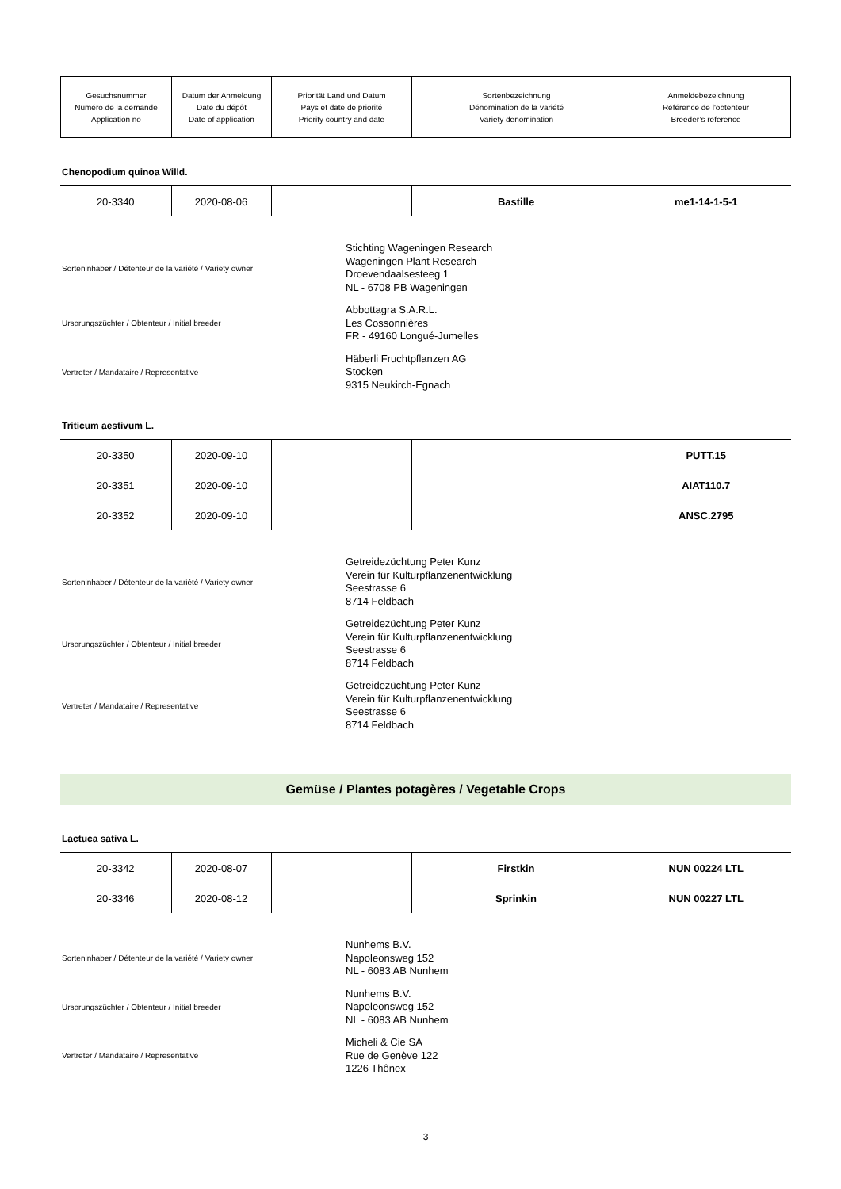| Gesuchsnummer Numéro de la demande Application no | Datum der Anmeldung Date du dépôt Date of application | Priorität Land und Datum Pays et date de priorité Priority country and date | Sortenbezeichnung Dénomination de la variété Variety denomination | Anmeldebezeichnung Référence de l'obtenteur Breeder’s reference |
Chenopodium quinoa Willd.
| 20-3340 | 2020-08-06 | | Bastille | me1-14-1-5-1 |
Sorteninhaber / Détenteur de la variété / Variety owner
Stichting Wageningen Research
Wageningen Plant Research
Droevendaalsesteeg 1
NL - 6708 PB Wageningen
Ursprungszüchter / Obtenteur / Initial breeder
Abbottagra S.A.R.L.
Les Cossonnières
FR - 49160 Longué-Jumelles
Vertreter / Mandataire / Representative
Häberli Fruchtpflanzen AG
Stocken
9315 Neukirch-Egnach
Triticum aestivum L.
| 20-3350 | 2020-09-10 | | | PUTT.15 |
| 20-3351 | 2020-09-10 | | | AIAT110.7 |
| 20-3352 | 2020-09-10 | | | ANSC.2795 |
Sorteninhaber / Détenteur de la variété / Variety owner
Getreidezüchtung Peter Kunz
Verein für Kulturpflanzenentwicklung
Seestrasse 6
8714 Feldbach
Ursprungszüchter / Obtenteur / Initial breeder
Getreidezüchtung Peter Kunz
Verein für Kulturpflanzenentwicklung
Seestrasse 6
8714 Feldbach
Vertreter / Mandataire / Representative
Getreidezüchtung Peter Kunz
Verein für Kulturpflanzenentwicklung
Seestrasse 6
8714 Feldbach
Gemüse / Plantes potagères / Vegetable Crops
Lactuca sativa L.
| 20-3342 | 2020-08-07 | | Firstkin | NUN 00224 LTL |
| 20-3346 | 2020-08-12 | | Sprinkin | NUN 00227 LTL |
Sorteninhaber / Détenteur de la variété / Variety owner
Nunhems B.V.
Napoleonsweg 152
NL - 6083 AB Nunhem
Ursprungszüchter / Obtenteur / Initial breeder
Nunhems B.V.
Napoleonsweg 152
NL - 6083 AB Nunhem
Vertreter / Mandataire / Representative
Micheli & Cie SA
Rue de Genève 122
1226 Thônex
3